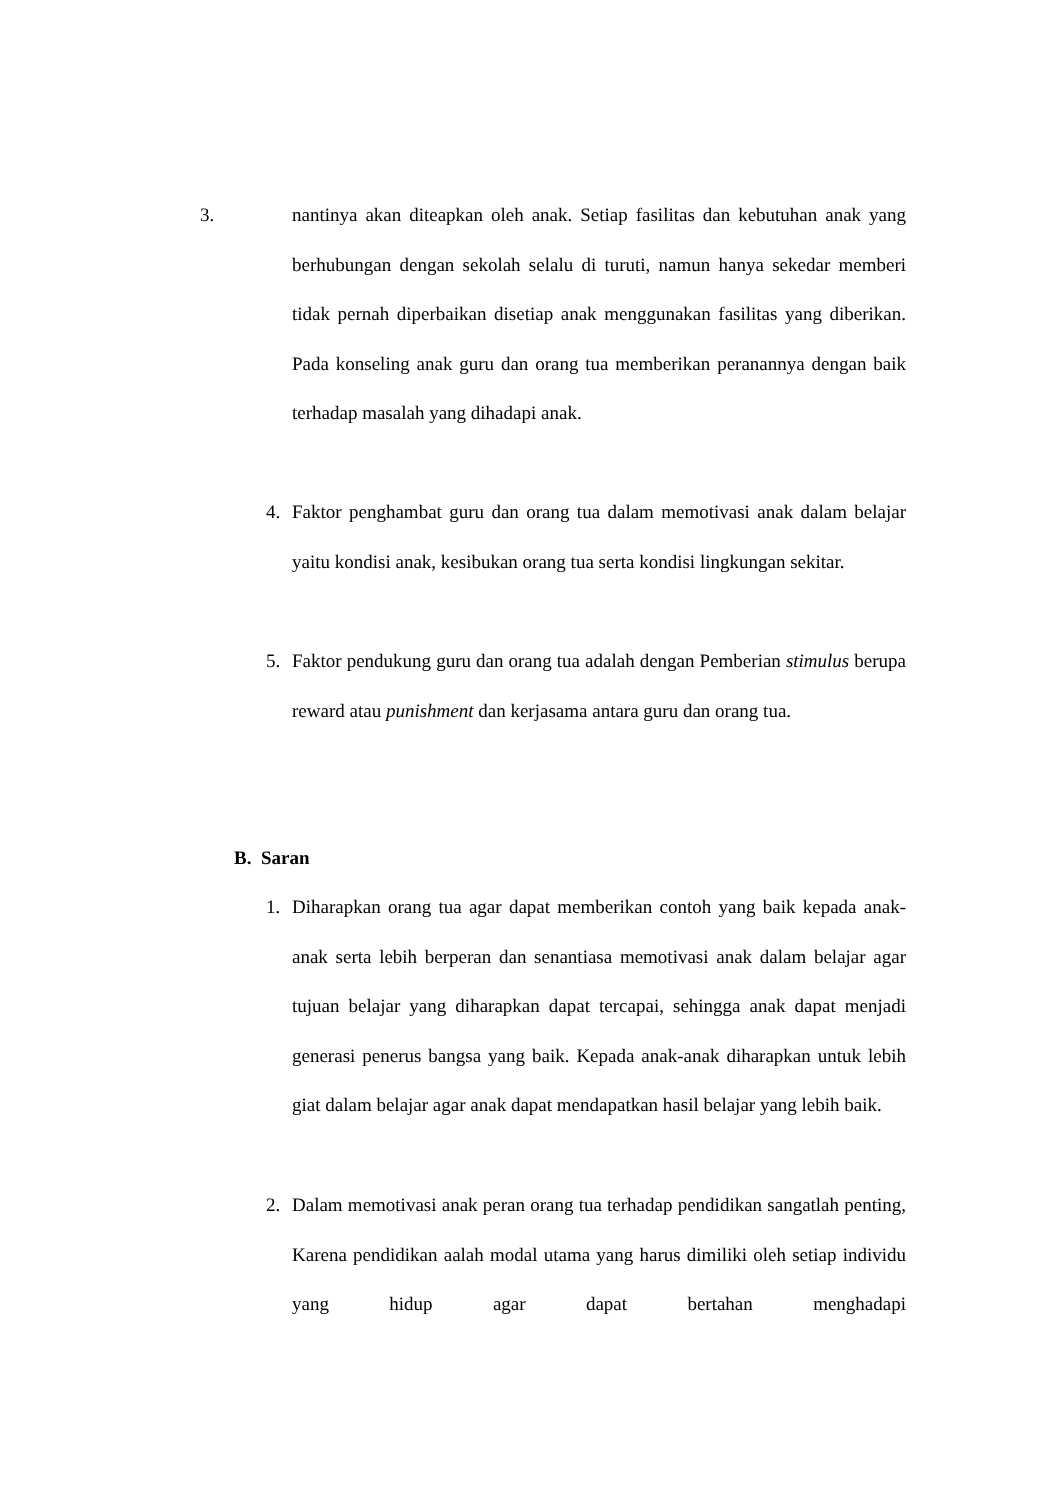3.
nantinya akan diteapkan oleh anak. Setiap fasilitas dan kebutuhan anak yang berhubungan dengan sekolah selalu di turuti, namun hanya sekedar memberi tidak pernah diperbaikan disetiap anak menggunakan fasilitas yang diberikan. Pada konseling anak guru dan orang tua memberikan peranannya dengan baik terhadap masalah yang dihadapi anak.
4.
Faktor penghambat guru dan orang tua dalam memotivasi anak dalam belajar yaitu kondisi anak, kesibukan orang tua serta kondisi lingkungan sekitar.
5.
Faktor pendukung guru dan orang tua adalah dengan Pemberian stimulus berupa reward atau punishment dan kerjasama antara guru dan orang tua.
B. Saran
1.
Diharapkan orang tua agar dapat memberikan contoh yang baik kepada anak-anak serta lebih berperan dan senantiasa memotivasi anak dalam belajar agar tujuan belajar yang diharapkan dapat tercapai, sehingga anak dapat menjadi generasi penerus bangsa yang baik. Kepada anak-anak diharapkan untuk lebih giat dalam belajar agar anak dapat mendapatkan hasil belajar yang lebih baik.
2.
Dalam memotivasi anak peran orang tua terhadap pendidikan sangatlah penting, Karena pendidikan aalah modal utama yang harus dimiliki oleh setiap individu yang hidup agar dapat bertahan menghadapi